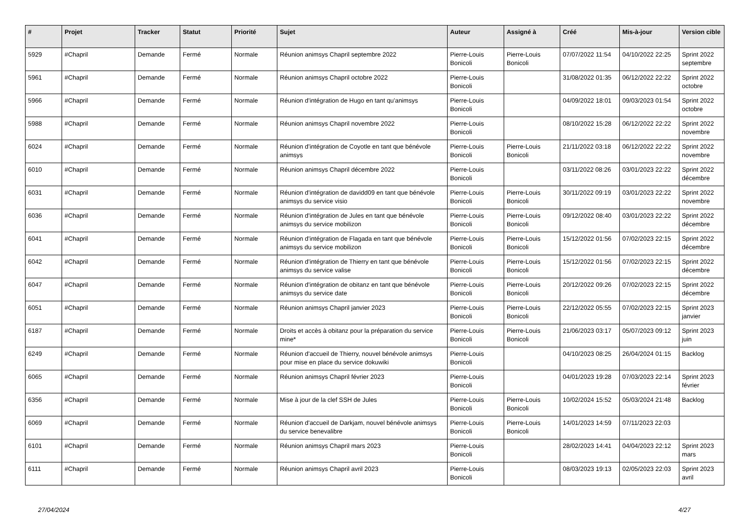| # | Projet | Tracker | Statut | Priorité | Sujet | Auteur | Assigné à | Créé | Mis-à-jour | Version cible |
| --- | --- | --- | --- | --- | --- | --- | --- | --- | --- | --- |
| 5929 | #Chapril | Demande | Fermé | Normale | Réunion animsys Chapril septembre 2022 | Pierre-Louis Bonicoli | Pierre-Louis Bonicoli | 07/07/2022 11:54 | 04/10/2022 22:25 | Sprint 2022 septembre |
| 5961 | #Chapril | Demande | Fermé | Normale | Réunion animsys Chapril octobre 2022 | Pierre-Louis Bonicoli | | 31/08/2022 01:35 | 06/12/2022 22:22 | Sprint 2022 octobre |
| 5966 | #Chapril | Demande | Fermé | Normale | Réunion d'intégration de Hugo en tant qu'animsys | Pierre-Louis Bonicoli | | 04/09/2022 18:01 | 09/03/2023 01:54 | Sprint 2022 octobre |
| 5988 | #Chapril | Demande | Fermé | Normale | Réunion animsys Chapril novembre 2022 | Pierre-Louis Bonicoli | | 08/10/2022 15:28 | 06/12/2022 22:22 | Sprint 2022 novembre |
| 6024 | #Chapril | Demande | Fermé | Normale | Réunion d'intégration de Coyotle en tant que bénévole animsys | Pierre-Louis Bonicoli | Pierre-Louis Bonicoli | 21/11/2022 03:18 | 06/12/2022 22:22 | Sprint 2022 novembre |
| 6010 | #Chapril | Demande | Fermé | Normale | Réunion animsys Chapril décembre 2022 | Pierre-Louis Bonicoli | | 03/11/2022 08:26 | 03/01/2023 22:22 | Sprint 2022 décembre |
| 6031 | #Chapril | Demande | Fermé | Normale | Réunion d'intégration de davidd09 en tant que bénévole animsys du service visio | Pierre-Louis Bonicoli | Pierre-Louis Bonicoli | 30/11/2022 09:19 | 03/01/2023 22:22 | Sprint 2022 novembre |
| 6036 | #Chapril | Demande | Fermé | Normale | Réunion d'intégration de Jules en tant que bénévole animsys du service mobilizon | Pierre-Louis Bonicoli | Pierre-Louis Bonicoli | 09/12/2022 08:40 | 03/01/2023 22:22 | Sprint 2022 décembre |
| 6041 | #Chapril | Demande | Fermé | Normale | Réunion d'intégration de Flagada en tant que bénévole animsys du service mobilizon | Pierre-Louis Bonicoli | Pierre-Louis Bonicoli | 15/12/2022 01:56 | 07/02/2023 22:15 | Sprint 2022 décembre |
| 6042 | #Chapril | Demande | Fermé | Normale | Réunion d'intégration de Thierry en tant que bénévole animsys du service valise | Pierre-Louis Bonicoli | Pierre-Louis Bonicoli | 15/12/2022 01:56 | 07/02/2023 22:15 | Sprint 2022 décembre |
| 6047 | #Chapril | Demande | Fermé | Normale | Réunion d'intégration de obitanz en tant que bénévole animsys du service date | Pierre-Louis Bonicoli | Pierre-Louis Bonicoli | 20/12/2022 09:26 | 07/02/2023 22:15 | Sprint 2022 décembre |
| 6051 | #Chapril | Demande | Fermé | Normale | Réunion animsys Chapril janvier 2023 | Pierre-Louis Bonicoli | Pierre-Louis Bonicoli | 22/12/2022 05:55 | 07/02/2023 22:15 | Sprint 2023 janvier |
| 6187 | #Chapril | Demande | Fermé | Normale | Droits et accès à obitanz pour la préparation du service mine* | Pierre-Louis Bonicoli | Pierre-Louis Bonicoli | 21/06/2023 03:17 | 05/07/2023 09:12 | Sprint 2023 juin |
| 6249 | #Chapril | Demande | Fermé | Normale | Réunion d'accueil de Thierry, nouvel bénévole animsys pour mise en place du service dokuwiki | Pierre-Louis Bonicoli | | 04/10/2023 08:25 | 26/04/2024 01:15 | Backlog |
| 6065 | #Chapril | Demande | Fermé | Normale | Réunion animsys Chapril février 2023 | Pierre-Louis Bonicoli | | 04/01/2023 19:28 | 07/03/2023 22:14 | Sprint 2023 février |
| 6356 | #Chapril | Demande | Fermé | Normale | Mise à jour de la clef SSH de Jules | Pierre-Louis Bonicoli | Pierre-Louis Bonicoli | 10/02/2024 15:52 | 05/03/2024 21:48 | Backlog |
| 6069 | #Chapril | Demande | Fermé | Normale | Réunion d'accueil de Darkjam, nouvel bénévole animsys du service benevalibre | Pierre-Louis Bonicoli | Pierre-Louis Bonicoli | 14/01/2023 14:59 | 07/11/2023 22:03 | |
| 6101 | #Chapril | Demande | Fermé | Normale | Réunion animsys Chapril mars 2023 | Pierre-Louis Bonicoli | | 28/02/2023 14:41 | 04/04/2023 22:12 | Sprint 2023 mars |
| 6111 | #Chapril | Demande | Fermé | Normale | Réunion animsys Chapril avril 2023 | Pierre-Louis Bonicoli | | 08/03/2023 19:13 | 02/05/2023 22:03 | Sprint 2023 avril |
27/04/2024 4/27